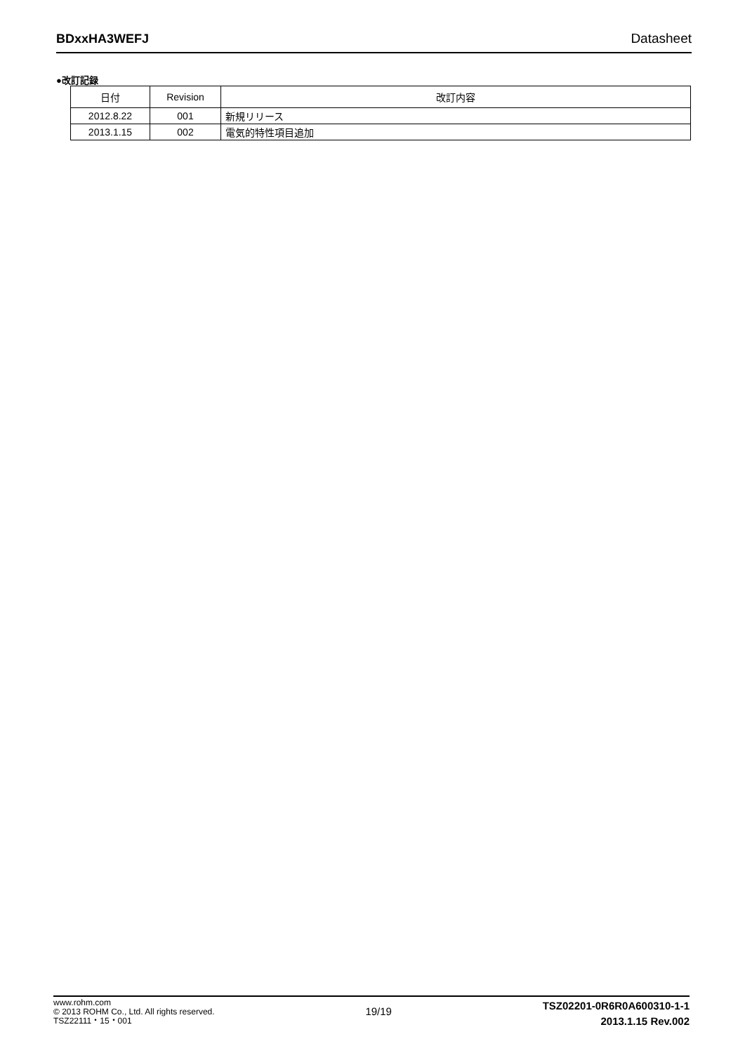BDxxHA3WEFJ Datasheet
●改訂記録
| 日付 | Revision | 改訂内容 |
| --- | --- | --- |
| 2012.8.22 | 001 | 新規リリース |
| 2013.1.15 | 002 | 電気的特性項目追加 |
www.rohm.com
© 2013 ROHM Co., Ltd. All rights reserved.
TSZ22111・15・001
19/19
TSZ02201-0R6R0A600310-1-1
2013.1.15 Rev.002